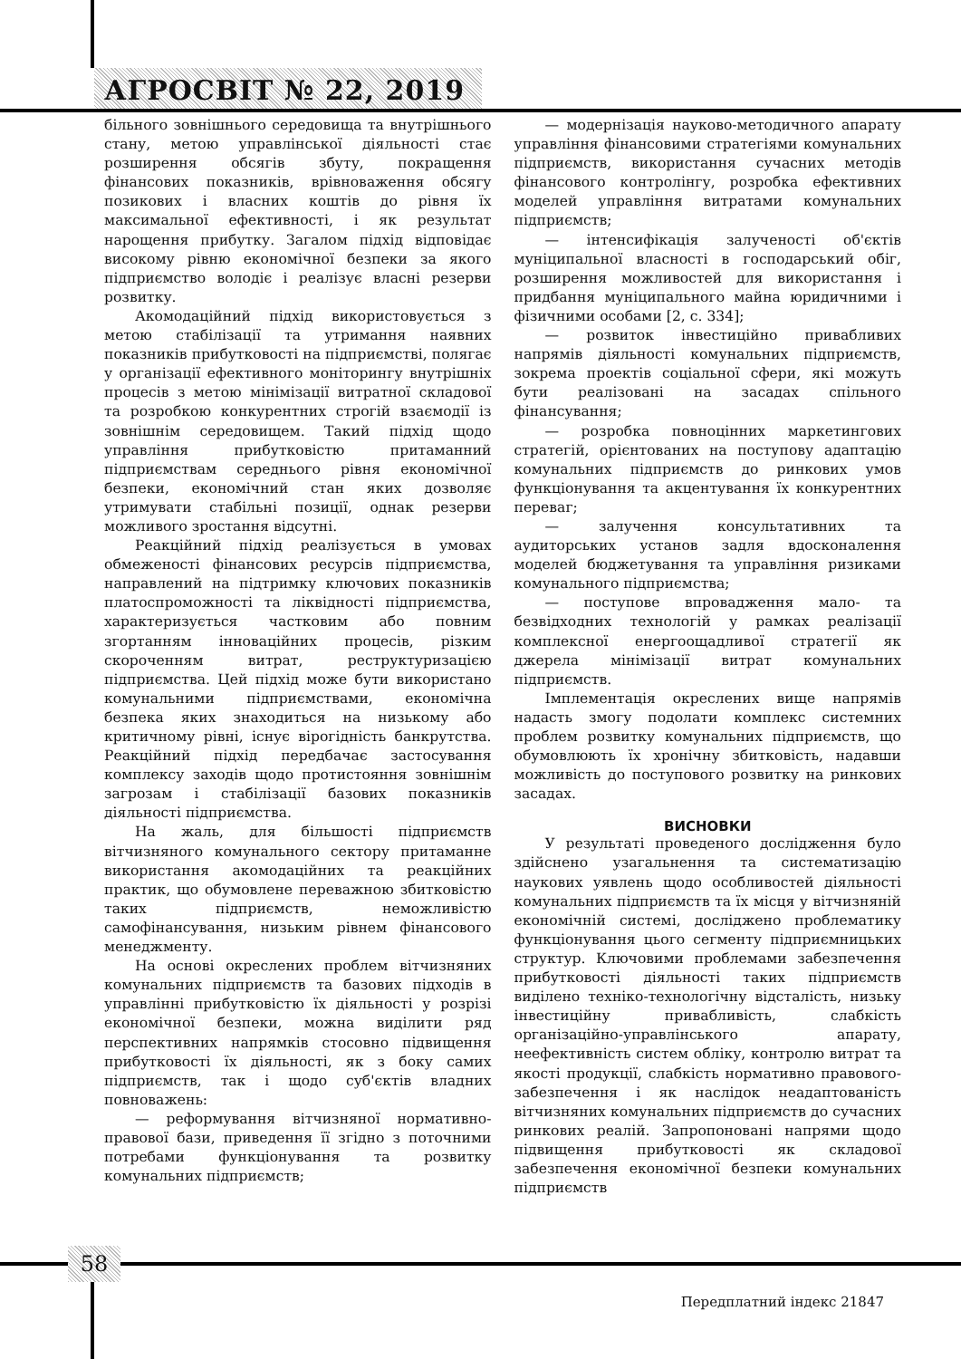АГРОСВІТ № 22, 2019
більного зовнішнього середовища та внутрішнього стану, метою управлінської діяльності стає розширення обсягів збуту, покращення фінансових показників, врівноваження обсягу позикових і власних коштів до рівня їх максимальної ефективності, і як результат нарощення прибутку. Загалом підхід відповідає високому рівню економічної безпеки за якого підприємство володіє і реалізує власні резерви розвитку.
Акомодаційний підхід використовується з метою стабілізації та утримання наявних показників прибутковості на підприємстві, полягає у організації ефективного моніторингу внутрішніх процесів з метою мінімізації витратної складової та розробкою конкурентних строгій взаємодії із зовнішнім середовищем. Такий підхід щодо управління прибутковістю притаманний підприємствам середнього рівня економічної безпеки, економічний стан яких дозволяє утримувати стабільні позиції, однак резерви можливого зростання відсутні.
Реакційний підхід реалізується в умовах обмеженості фінансових ресурсів підприємства, направлений на підтримку ключових показників платоспроможності та ліквідності підприємства, характеризується частковим або повним згортанням інноваційних процесів, різким скороченням витрат, реструктуризацією підприємства. Цей підхід може бути використано комунальними підприємствами, економічна безпека яких знаходиться на низькому або критичному рівні, існує вірогідність банкрутства. Реакційний підхід передбачає застосування комплексу заходів щодо протистояння зовнішнім загрозам і стабілізації базових показників діяльності підприємства.
На жаль, для більшості підприємств вітчизняного комунального сектору притаманне використання акомодаційних та реакційних практик, що обумовлене переважною збитковістю таких підприємств, неможливістю самофінансування, низьким рівнем фінансового менеджменту.
На основі окреслених проблем вітчизняних комунальних підприємств та базових підходів в управлінні прибутковістю їх діяльності у розрізі економічної безпеки, можна виділити ряд перспективних напрямків стосовно підвищення прибутковості їх діяльності, як з боку самих підприємств, так і щодо суб'єктів владних повноважень:
— реформування вітчизняної нормативно-правової бази, приведення її згідно з поточними потребами функціонування та розвитку комунальних підприємств;
— модернізація науково-методичного апарату управління фінансовими стратегіями комунальних підприємств, використання сучасних методів фінансового контролінгу, розробка ефективних моделей управління витратами комунальних підприємств;
— інтенсифікація залученості об'єктів муніципальної власності в господарський обіг, розширення можливостей для використання і придбання муніципального майна юридичними і фізичними особами [2, с. 334];
— розвиток інвестиційно привабливих напрямів діяльності комунальних підприємств, зокрема проектів соціальної сфери, які можуть бути реалізовані на засадах спільного фінансування;
— розробка повноцінних маркетингових стратегій, орієнтованих на поступову адаптацію комунальних підприємств до ринкових умов функціонування та акцентування їх конкурентних переваг;
— залучення консультативних та аудиторських установ задля вдосконалення моделей бюджетування та управління ризиками комунального підприємства;
— поступове впровадження мало- та безвідходних технологій у рамках реалізації комплексної енергоощадливої стратегії як джерела мінімізації витрат комунальних підприємств.
Імплементація окреслених вище напрямів надасть змогу подолати комплекс системних проблем розвитку комунальних підприємств, що обумовлюють їх хронічну збитковість, надавши можливість до поступового розвитку на ринкових засадах.
ВИСНОВКИ
У результаті проведеного дослідження було здійснено узагальнення та систематизацію наукових уявлень щодо особливостей діяльності комунальних підприємств та їх місця у вітчизняній економічній системі, досліджено проблематику функціонування цього сегменту підприємницьких структур. Ключовими проблемами забезпечення прибутковості діяльності таких підприємств виділено техніко-технологічну відсталість, низьку інвестиційну привабливість, слабкість організаційно-управлінського апарату, неефективність систем обліку, контролю витрат та якості продукції, слабкість нормативно правового-забезпечення і як наслідок неадаптованість вітчизняних комунальних підприємств до сучасних ринкових реалій. Запропоновані напрями щодо підвищення прибутковості як складової забезпечення економічної безпеки комунальних підприємств
58
Передплатний індекс 21847